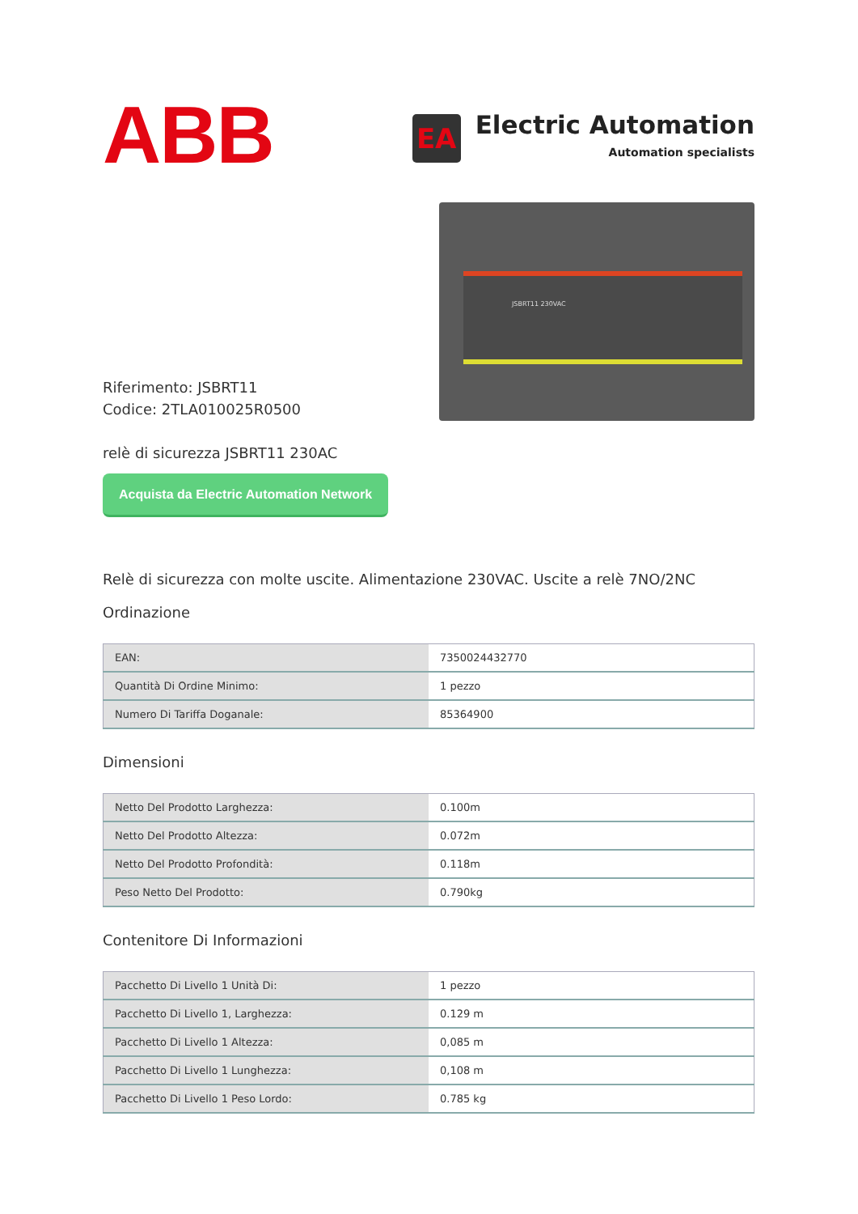ABB
EA
Electric Automation
Automation specialists
Riferimento: JSBRT11
Codice: 2TLA010025R0500
relè di sicurezza JSBRT11 230AC
Acquista da Electric Automation Network
JSBRT11 230VAC
Relè di sicurezza con molte uscite. Alimentazione 230VAC. Uscite a relè 7NO/2NC
Ordinazione
| EAN: | 7350024432770 |
| Quantità Di Ordine Minimo: | 1 pezzo |
| Numero Di Tariffa Doganale: | 85364900 |
Dimensioni
| Netto Del Prodotto Larghezza: | 0.100m |
| Netto Del Prodotto Altezza: | 0.072m |
| Netto Del Prodotto Profondità: | 0.118m |
| Peso Netto Del Prodotto: | 0.790kg |
Contenitore Di Informazioni
| Pacchetto Di Livello 1 Unità Di: | 1 pezzo |
| Pacchetto Di Livello 1, Larghezza: | 0.129 m |
| Pacchetto Di Livello 1 Altezza: | 0,085 m |
| Pacchetto Di Livello 1 Lunghezza: | 0,108 m |
| Pacchetto Di Livello 1 Peso Lordo: | 0.785 kg |